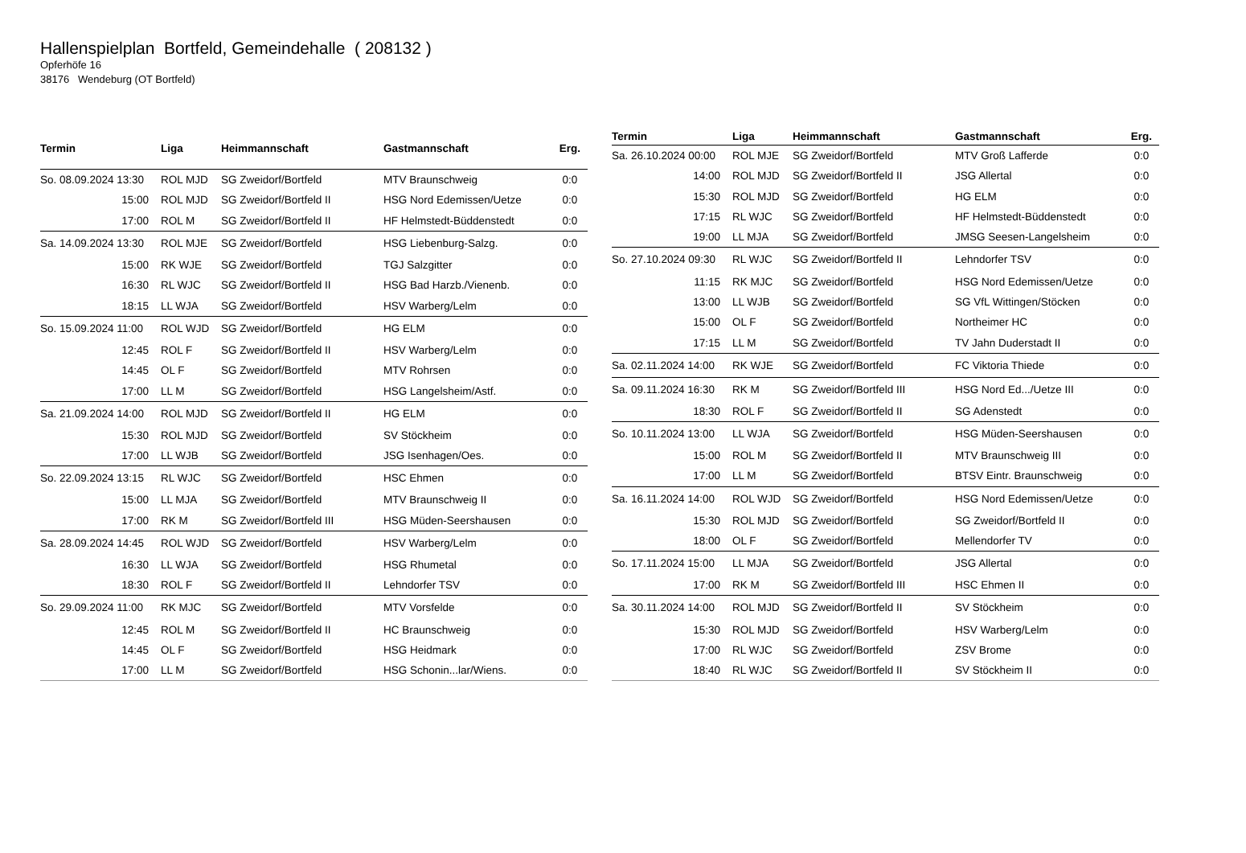Hallenspielplan Bortfeld, Gemeindehalle ( 208132 )
Opferhöfe 16
38176 Wendeburg (OT Bortfeld)
| Termin | Liga | Heimmannschaft | Gastmannschaft | Erg. |
| --- | --- | --- | --- | --- |
| So. 08.09.2024 13:30 | ROL MJD | SG Zweidorf/Bortfeld | MTV Braunschweig | 0:0 |
| 15:00 | ROL MJD | SG Zweidorf/Bortfeld II | HSG Nord Edemissen/Uetze | 0:0 |
| 17:00 | ROL M | SG Zweidorf/Bortfeld II | HF Helmstedt-Büddenstedt | 0:0 |
| Sa. 14.09.2024 13:30 | ROL MJE | SG Zweidorf/Bortfeld | HSG Liebenburg-Salzg. | 0:0 |
| 15:00 | RK WJE | SG Zweidorf/Bortfeld | TGJ Salzgitter | 0:0 |
| 16:30 | RL WJC | SG Zweidorf/Bortfeld II | HSG Bad Harzb./Vienenb. | 0:0 |
| 18:15 | LL WJA | SG Zweidorf/Bortfeld | HSV Warberg/Lelm | 0:0 |
| So. 15.09.2024 11:00 | ROL WJD | SG Zweidorf/Bortfeld | HG ELM | 0:0 |
| 12:45 | ROL F | SG Zweidorf/Bortfeld II | HSV Warberg/Lelm | 0:0 |
| 14:45 | OL F | SG Zweidorf/Bortfeld | MTV Rohrsen | 0:0 |
| 17:00 | LL M | SG Zweidorf/Bortfeld | HSG Langelsheim/Astf. | 0:0 |
| Sa. 21.09.2024 14:00 | ROL MJD | SG Zweidorf/Bortfeld II | HG ELM | 0:0 |
| 15:30 | ROL MJD | SG Zweidorf/Bortfeld | SV Stöckheim | 0:0 |
| 17:00 | LL WJB | SG Zweidorf/Bortfeld | JSG Isenhagen/Oes. | 0:0 |
| So. 22.09.2024 13:15 | RL WJC | SG Zweidorf/Bortfeld | HSC Ehmen | 0:0 |
| 15:00 | LL MJA | SG Zweidorf/Bortfeld | MTV Braunschweig II | 0:0 |
| 17:00 | RK M | SG Zweidorf/Bortfeld III | HSG Müden-Seershausen | 0:0 |
| Sa. 28.09.2024 14:45 | ROL WJD | SG Zweidorf/Bortfeld | HSV Warberg/Lelm | 0:0 |
| 16:30 | LL WJA | SG Zweidorf/Bortfeld | HSG Rhumetal | 0:0 |
| 18:30 | ROL F | SG Zweidorf/Bortfeld II | Lehndorfer TSV | 0:0 |
| So. 29.09.2024 11:00 | RK MJC | SG Zweidorf/Bortfeld | MTV Vorsfelde | 0:0 |
| 12:45 | ROL M | SG Zweidorf/Bortfeld II | HC Braunschweig | 0:0 |
| 14:45 | OL F | SG Zweidorf/Bortfeld | HSG Heidmark | 0:0 |
| 17:00 | LL M | SG Zweidorf/Bortfeld | HSG Schonin...lar/Wiens. | 0:0 |
| Termin | Liga | Heimmannschaft | Gastmannschaft | Erg. |
| --- | --- | --- | --- | --- |
| Sa. 26.10.2024 00:00 | ROL MJE | SG Zweidorf/Bortfeld | MTV Groß Lafferde | 0:0 |
| 14:00 | ROL MJD | SG Zweidorf/Bortfeld II | JSG Allertal | 0:0 |
| 15:30 | ROL MJD | SG Zweidorf/Bortfeld | HG ELM | 0:0 |
| 17:15 | RL WJC | SG Zweidorf/Bortfeld | HF Helmstedt-Büddenstedt | 0:0 |
| 19:00 | LL MJA | SG Zweidorf/Bortfeld | JMSG Seesen-Langelsheim | 0:0 |
| So. 27.10.2024 09:30 | RL WJC | SG Zweidorf/Bortfeld II | Lehndorfer TSV | 0:0 |
| 11:15 | RK MJC | SG Zweidorf/Bortfeld | HSG Nord Edemissen/Uetze | 0:0 |
| 13:00 | LL WJB | SG Zweidorf/Bortfeld | SG VfL Wittingen/Stöcken | 0:0 |
| 15:00 | OL F | SG Zweidorf/Bortfeld | Northeimer HC | 0:0 |
| 17:15 | LL M | SG Zweidorf/Bortfeld | TV Jahn Duderstadt II | 0:0 |
| Sa. 02.11.2024 14:00 | RK WJE | SG Zweidorf/Bortfeld | FC Viktoria Thiede | 0:0 |
| Sa. 09.11.2024 16:30 | RK M | SG Zweidorf/Bortfeld III | HSG Nord Ed.../Uetze III | 0:0 |
| 18:30 | ROL F | SG Zweidorf/Bortfeld II | SG Adenstedt | 0:0 |
| So. 10.11.2024 13:00 | LL WJA | SG Zweidorf/Bortfeld | HSG Müden-Seershausen | 0:0 |
| 15:00 | ROL M | SG Zweidorf/Bortfeld II | MTV Braunschweig III | 0:0 |
| 17:00 | LL M | SG Zweidorf/Bortfeld | BTSV Eintr. Braunschweig | 0:0 |
| Sa. 16.11.2024 14:00 | ROL WJD | SG Zweidorf/Bortfeld | HSG Nord Edemissen/Uetze | 0:0 |
| 15:30 | ROL MJD | SG Zweidorf/Bortfeld | SG Zweidorf/Bortfeld II | 0:0 |
| 18:00 | OL F | SG Zweidorf/Bortfeld | Mellendorfer TV | 0:0 |
| So. 17.11.2024 15:00 | LL MJA | SG Zweidorf/Bortfeld | JSG Allertal | 0:0 |
| 17:00 | RK M | SG Zweidorf/Bortfeld III | HSC Ehmen II | 0:0 |
| Sa. 30.11.2024 14:00 | ROL MJD | SG Zweidorf/Bortfeld II | SV Stöckheim | 0:0 |
| 15:30 | ROL MJD | SG Zweidorf/Bortfeld | HSV Warberg/Lelm | 0:0 |
| 17:00 | RL WJC | SG Zweidorf/Bortfeld | ZSV Brome | 0:0 |
| 18:40 | RL WJC | SG Zweidorf/Bortfeld II | SV Stöckheim II | 0:0 |